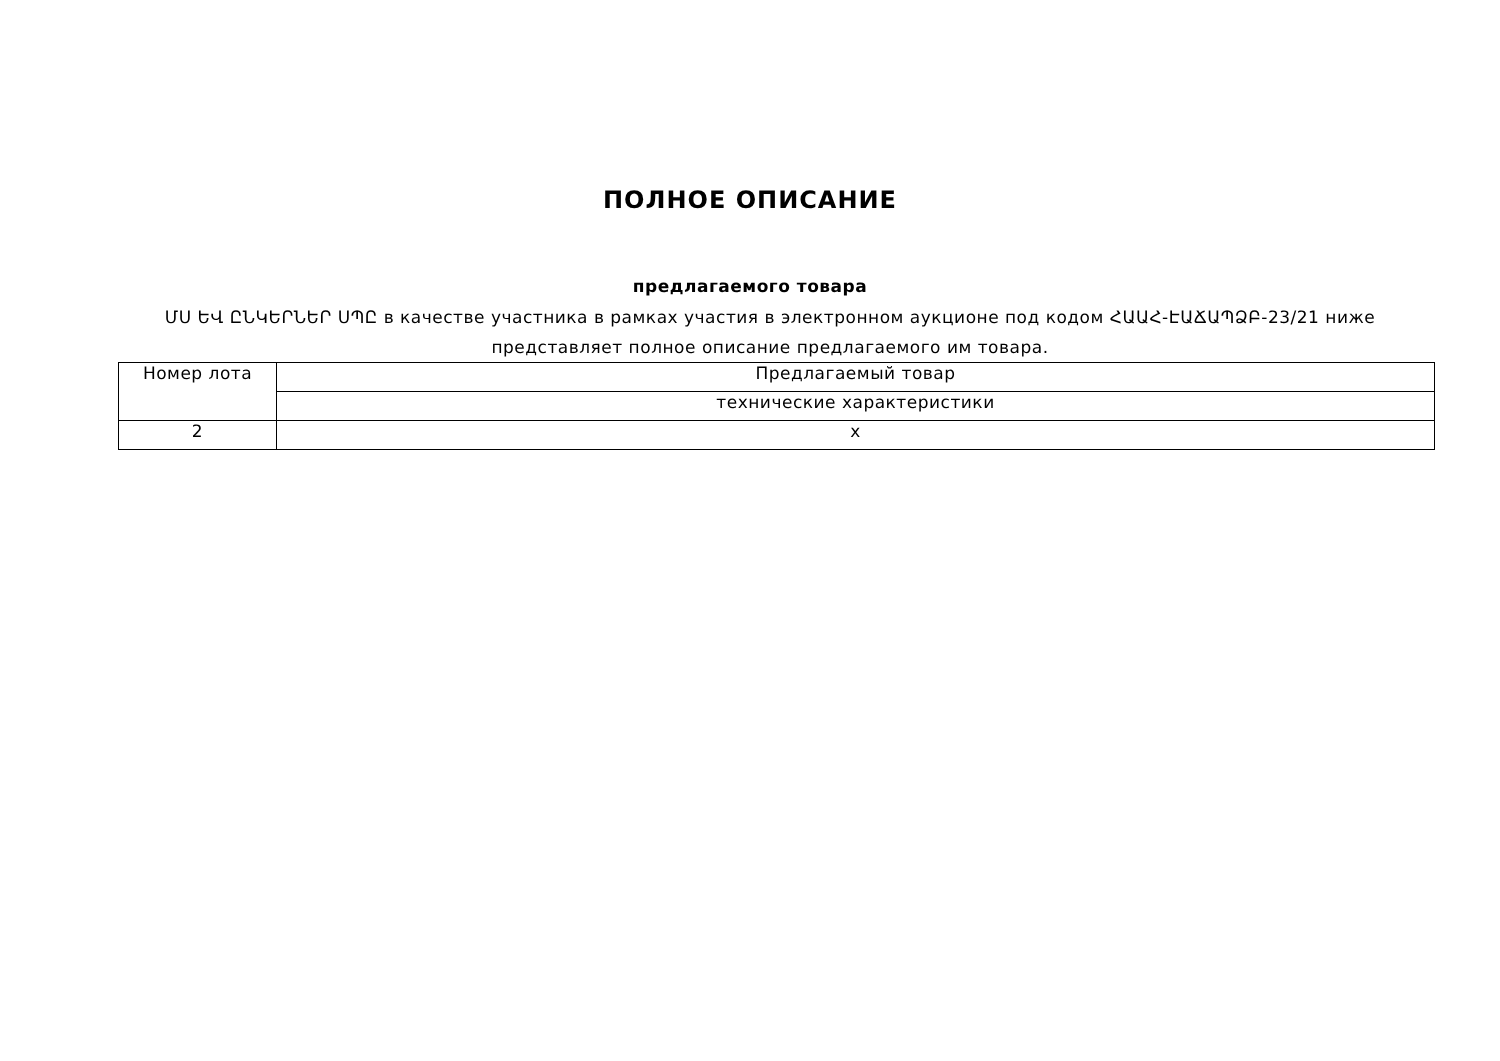ПОЛНОЕ ОПИСАНИЕ
предлагаемого товара
ՄՍ ԵՎ ԸՆԿԵՐՆԵՐ ՍՊԸ в качестве участника в рамках участия в электронном аукционе под кодом ՀԱԱՀ-ԷԱՃԱՊՁԲ-23/21 ниже представляет полное описание предлагаемого им товара.
| Номер лота | Предлагаемый товар |
| | технические характеристики |
| 2 | x |